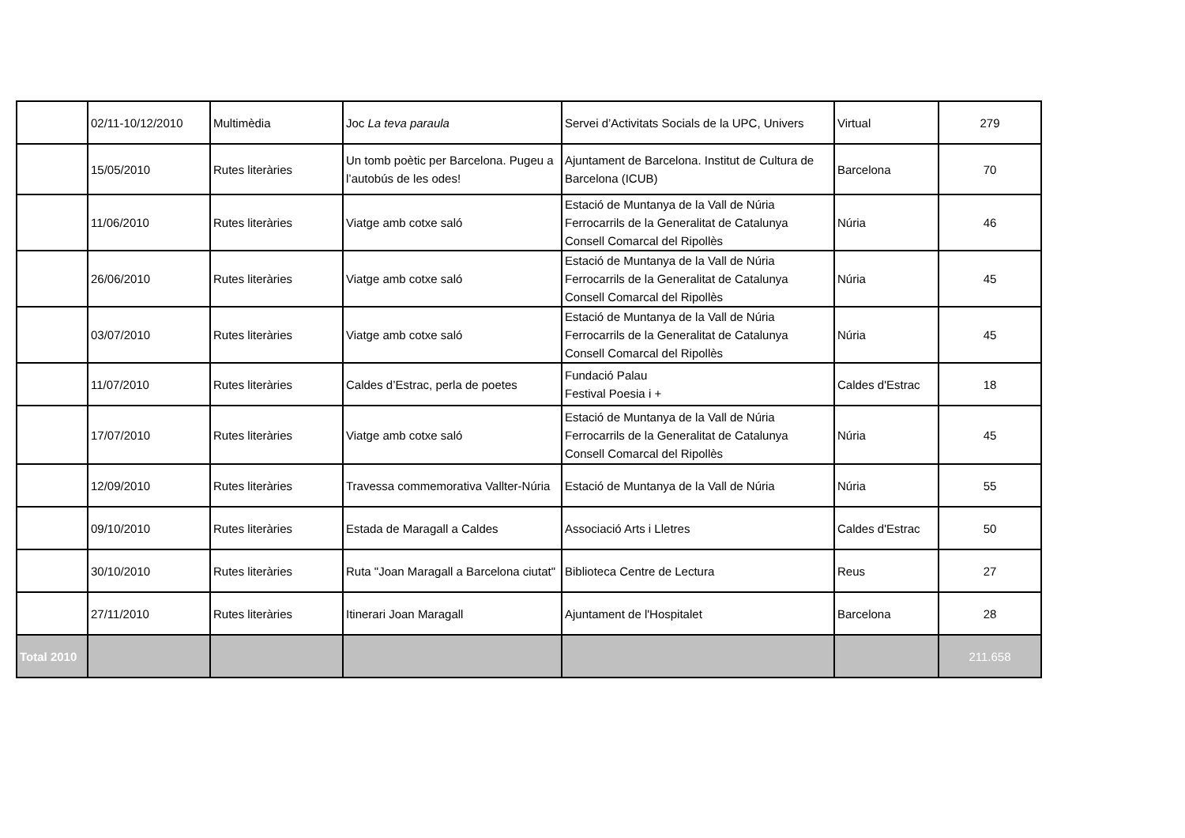| | 02/11-10/12/2010 | Multimèdia | Joc La teva paraula | Servei d’Activitats Socials de la UPC, Univers | Virtual | 279 |
| | 15/05/2010 | Rutes literàries | Un tomb poètic per Barcelona. Pugeu a l’autobús de les odes! | Ajuntament de Barcelona. Institut de Cultura de Barcelona (ICUB) | Barcelona | 70 |
| | 11/06/2010 | Rutes literàries | Viatge amb cotxe saló | Estació de Muntanya de la Vall de Núria Ferrocarrils de la Generalitat de Catalunya Consell Comarcal del Ripollès | Núria | 46 |
| | 26/06/2010 | Rutes literàries | Viatge amb cotxe saló | Estació de Muntanya de la Vall de Núria Ferrocarrils de la Generalitat de Catalunya Consell Comarcal del Ripollès | Núria | 45 |
| | 03/07/2010 | Rutes literàries | Viatge amb cotxe saló | Estació de Muntanya de la Vall de Núria Ferrocarrils de la Generalitat de Catalunya Consell Comarcal del Ripollès | Núria | 45 |
| | 11/07/2010 | Rutes literàries | Caldes d’Estrac, perla de poetes | Fundació Palau Festival Poesia i + | Caldes d'Estrac | 18 |
| | 17/07/2010 | Rutes literàries | Viatge amb cotxe saló | Estació de Muntanya de la Vall de Núria Ferrocarrils de la Generalitat de Catalunya Consell Comarcal del Ripollès | Núria | 45 |
| | 12/09/2010 | Rutes literàries | Travessa commemorativa Vallter-Núria | Estació de Muntanya de la Vall de Núria | Núria | 55 |
| | 09/10/2010 | Rutes literàries | Estada de Maragall a Caldes | Associació Arts i Lletres | Caldes d'Estrac | 50 |
| | 30/10/2010 | Rutes literàries | Ruta "Joan Maragall a Barcelona ciutat" | Biblioteca Centre de Lectura | Reus | 27 |
| | 27/11/2010 | Rutes literàries | Itinerari Joan Maragall | Ajuntament de l'Hospitalet | Barcelona | 28 |
| Total 2010 | | | | | | 211.658 |